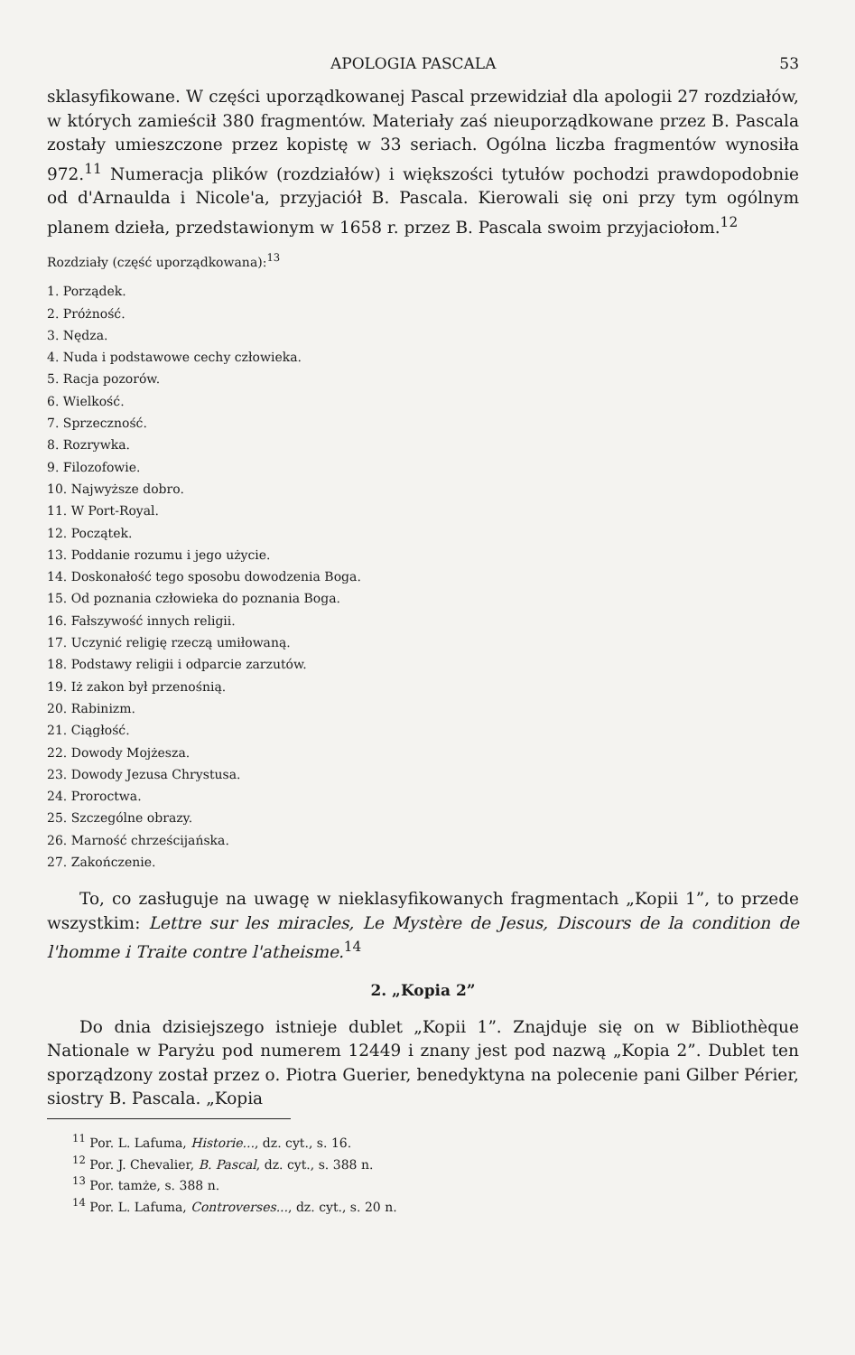APOLOGIA PASCALA 53
sklasyfikowane. W części uporządkowanej Pascal przewidział dla apologii 27 rozdziałów, w których zamieścił 380 fragmentów. Materiały zaś nieuporządkowane przez B. Pascala zostały umieszczone przez kopistę w 33 seriach. Ogólna liczba fragmentów wynosiła 972.<sup>11</sup> Numeracja plików (rozdziałów) i większości tytułów pochodzi prawdopodobnie od d'Arnaulda i Nicole'a, przyjaciół B. Pascala. Kierowali się oni przy tym ogólnym planem dzieła, przedstawionym w 1658 r. przez B. Pascala swoim przyjaciołom.<sup>12</sup>
Rozdziały (część uporządkowana):<sup>13</sup>
1. Porządek.
2. Próżność.
3. Nędza.
4. Nuda i podstawowe cechy człowieka.
5. Racja pozorów.
6. Wielkość.
7. Sprzeczność.
8. Rozrywka.
9. Filozofowie.
10. Najwyższe dobro.
11. W Port-Royal.
12. Początek.
13. Poddanie rozumu i jego użycie.
14. Doskonałość tego sposobu dowodzenia Boga.
15. Od poznania człowieka do poznania Boga.
16. Fałszywość innych religii.
17. Uczynić religię rzeczą umiłowaną.
18. Podstawy religii i odparcie zarzutów.
19. Iż zakon był przenośnią.
20. Rabinizm.
21. Ciągłość.
22. Dowody Mojżesza.
23. Dowody Jezusa Chrystusa.
24. Proroctwa.
25. Szczególne obrazy.
26. Marność chrześcijańska.
27. Zakończenie.
To, co zasługuje na uwagę w nieklasyfikowanych fragmentach „Kopii 1”, to przede wszystkim: Lettre sur les miracles, Le Mystère de Jesus, Discours de la condition de l'homme i Traite contre l'atheisme.<sup>14</sup>
2. „Kopia 2”
Do dnia dzisiejszego istnieje dublet „Kopii 1”. Znajduje się on w Bibliothèque Nationale w Paryżu pod numerem 12449 i znany jest pod nazwą „Kopia 2”. Dublet ten sporządzony został przez o. Piotra Guerier, benedyktyna na polecenie pani Gilber Périer, siostry B. Pascala. „Kopia
<sup>11</sup> Por. L. Lafuma, Historie..., dz. cyt., s. 16.
<sup>12</sup> Por. J. Chevalier, B. Pascal, dz. cyt., s. 388 n.
<sup>13</sup> Por. tamże, s. 388 n.
<sup>14</sup> Por. L. Lafuma, Controverses..., dz. cyt., s. 20 n.